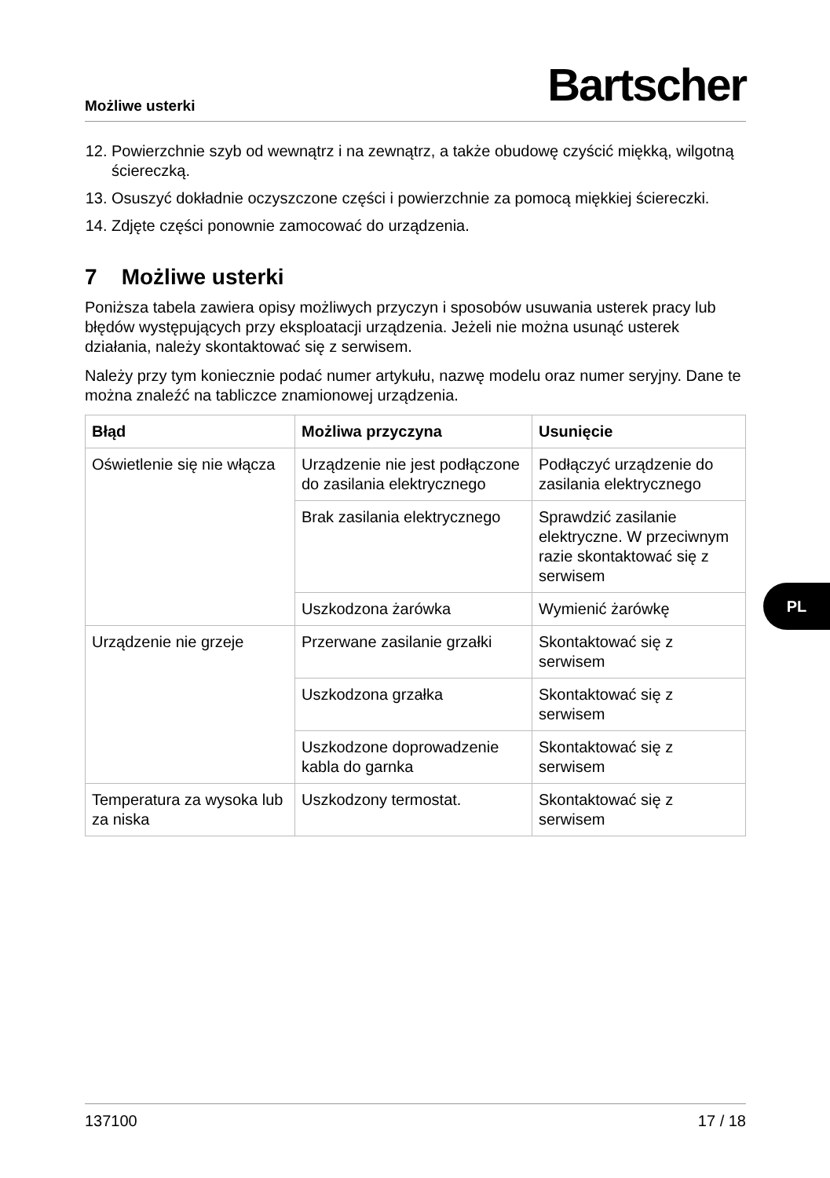Możliwe usterki Bartscher
12. Powierzchnie szyb od wewnątrz i na zewnątrz, a także obudowę czyścić miękką, wilgotną ściereczką.
13. Osuszyć dokładnie oczyszczone części i powierzchnie za pomocą miękkiej ściereczki.
14. Zdjęte części ponownie zamocować do urządzenia.
7 Możliwe usterki
Poniższa tabela zawiera opisy możliwych przyczyn i sposobów usuwania usterek pracy lub błędów występujących przy eksploatacji urządzenia. Jeżeli nie można usunąć usterek działania, należy skontaktować się z serwisem.
Należy przy tym koniecznie podać numer artykułu, nazwę modelu oraz numer seryjny. Dane te można znaleźć na tabliczce znamionowej urządzenia.
| Błąd | Możliwa przyczyna | Usunięcie |
| --- | --- | --- |
| Oświetlenie się nie włącza | Urządzenie nie jest podłączone do zasilania elektrycznego | Podłączyć urządzenie do zasilania elektrycznego |
| | Brak zasilania elektrycznego | Sprawdzić zasilanie elektryczne. W przeciwnym razie skontaktować się z serwisem |
| | Uszkodzona żarówka | Wymienić żarówkę |
| Urządzenie nie grzeje | Przerwane zasilanie grzałki | Skontaktować się z serwisem |
| | Uszkodzona grzałka | Skontaktować się z serwisem |
| | Uszkodzone doprowadzenie kabla do garnka | Skontaktować się z serwisem |
| Temperatura za wysoka lub za niska | Uszkodzony termostat. | Skontaktować się z serwisem |
PL
137100 17 / 18